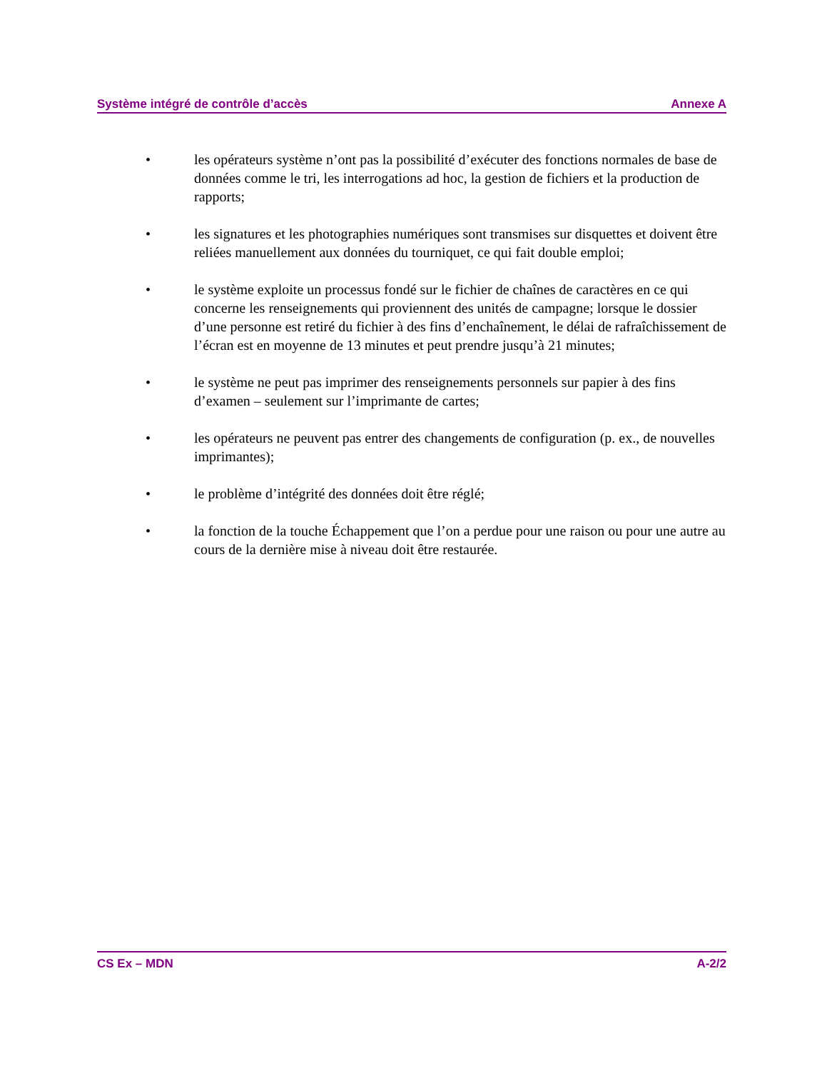Système intégré de contrôle d’accès Annexe A
• les opérateurs système n’ont pas la possibilité d’exécuter des fonctions normales de base de données comme le tri, les interrogations ad hoc, la gestion de fichiers et la production de rapports;
• les signatures et les photographies numériques sont transmises sur disquettes et doivent être reliées manuellement aux données du tourniquet, ce qui fait double emploi;
• le système exploite un processus fondé sur le fichier de chaînes de caractères en ce qui concerne les renseignements qui proviennent des unités de campagne; lorsque le dossier d’une personne est retiré du fichier à des fins d’enchaînement, le délai de rafraîchissement de l’écran est en moyenne de 13 minutes et peut prendre jusqu’à 21 minutes;
• le système ne peut pas imprimer des renseignements personnels sur papier à des fins d’examen – seulement sur l’imprimante de cartes;
• les opérateurs ne peuvent pas entrer des changements de configuration (p. ex., de nouvelles imprimantes);
• le problème d’intégrité des données doit être réglé;
• la fonction de la touche Échappement que l’on a perdue pour une raison ou pour une autre au cours de la dernière mise à niveau doit être restaurée.
CS Ex – MDN A-2/2